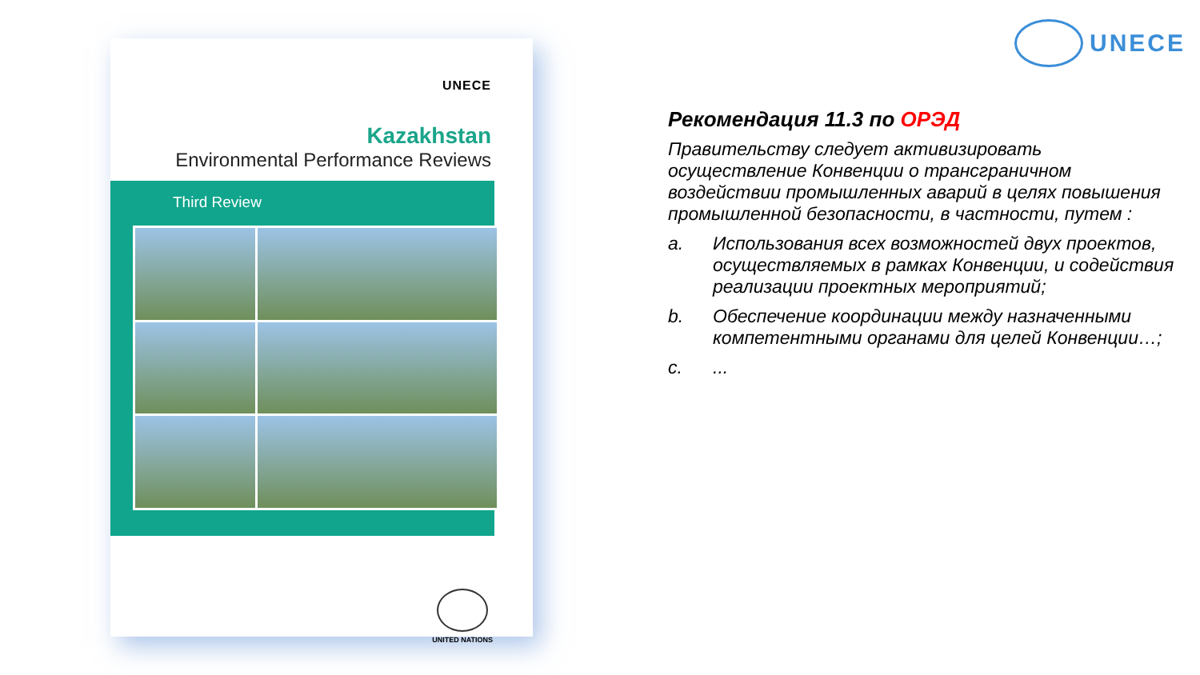UNECE
UNECE
Kazakhstan
Environmental Performance Reviews
Third Review
UNITED NATIONS
Рекомендация 11.3 по ОРЭД
Правительству следует активизировать осуществление Конвенции о трансграничном воздействии промышленных аварий в целях повышения промышленной безопасности, в частности, путем :
a. Использования всех возможностей двух проектов, осуществляемых в рамках Конвенции, и содействия реализации проектных мероприятий;
b. Обеспечение координации между назначенными компетентными органами для целей Конвенции…;
c....